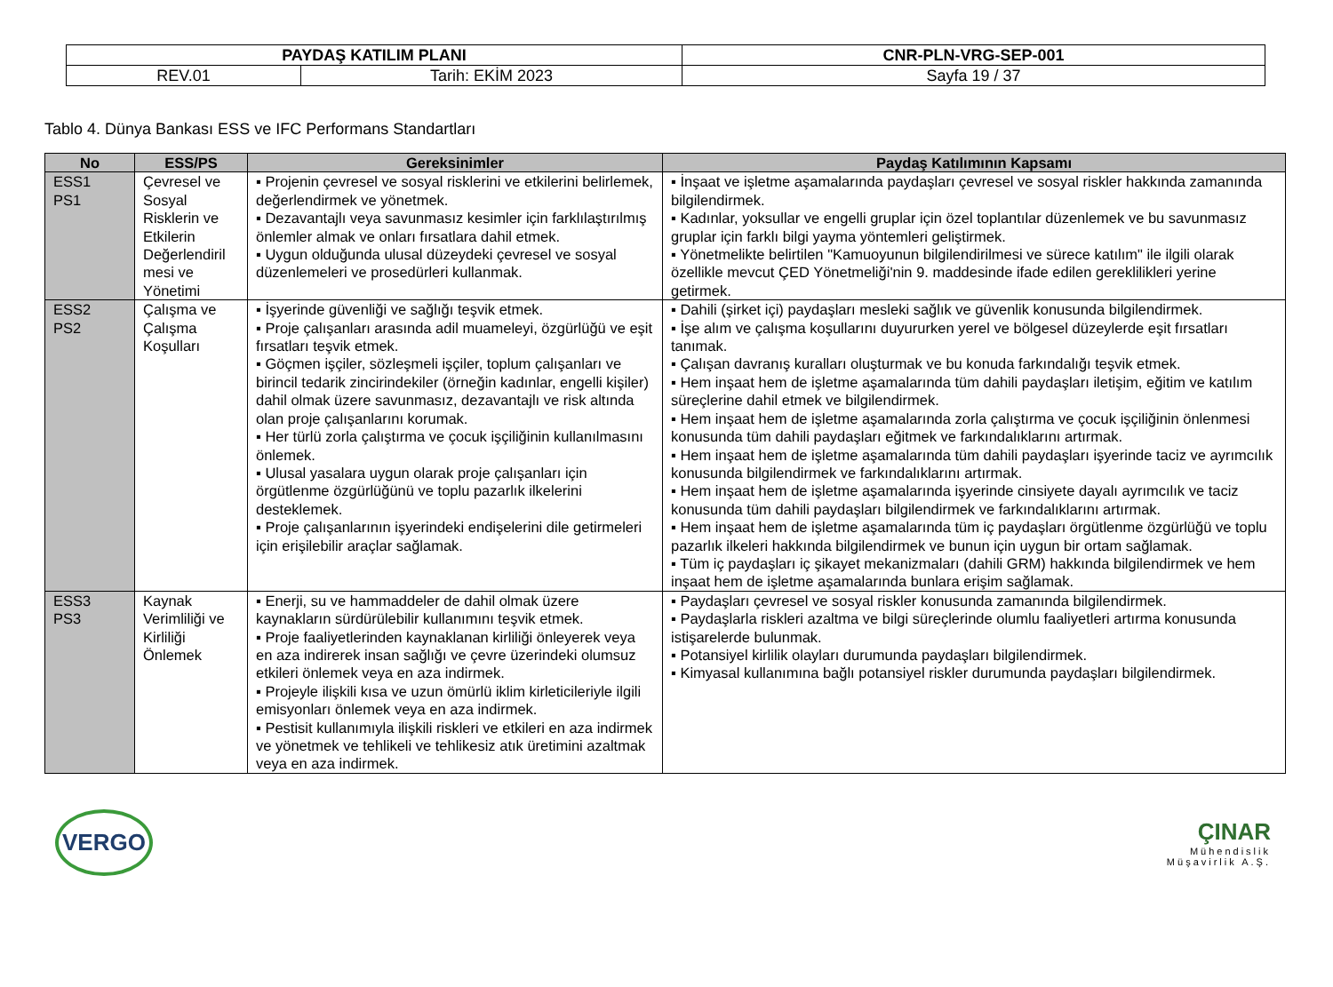| PAYDAŞ KATILIM PLANI | | CNR-PLN-VRG-SEP-001 |
| REV.01 | Tarih: EKİM 2023 | Sayfa 19 / 37 |
Tablo 4. Dünya Bankası ESS ve IFC Performans Standartları
| No | ESS/PS | Gereksinimler | Paydaş Katılımının Kapsamı |
| --- | --- | --- | --- |
| ESS1 PS1 | Çevresel ve Sosyal Risklerin ve Etkilerin Değerlendiril mesi ve Yönetimi | ▪ Projenin çevresel ve sosyal risklerini ve etkilerini belirlemek, değerlendirmek ve yönetmek. ▪ Dezavantajlı veya savunmasız kesimler için farklılaştırılmış önlemler almak ve onları fırsatlara dahil etmek. ▪ Uygun olduğunda ulusal düzeydeki çevresel ve sosyal düzenlemeleri ve prosedürleri kullanmak. | ▪ İnşaat ve işletme aşamalarında paydaşları çevresel ve sosyal riskler hakkında zamanında bilgilendirmek. ▪ Kadınlar, yoksullar ve engelli gruplar için özel toplantılar düzenlemek ve bu savunmasız gruplar için farklı bilgi yayma yöntemleri geliştirmek. ▪ Yönetmelikte belirtilen "Kamuoyunun bilgilendirilmesi ve sürece katılım" ile ilgili olarak özellikle mevcut ÇED Yönetmeliği'nin 9. maddesinde ifade edilen gereklilikleri yerine getirmek. |
| ESS2 PS2 | Çalışma ve Çalışma Koşulları | ▪ İşyerinde güvenliği ve sağlığı teşvik etmek. ▪ Proje çalışanları arasında adil muameleyi, özgürlüğü ve eşit fırsatları teşvik etmek. ▪ Göçmen işçiler, sözleşmeli işçiler, toplum çalışanları ve birincil tedarik zincirindekiler (örneğin kadınlar, engelli kişiler) dahil olmak üzere savunmasız, dezavantajlı ve risk altında olan proje çalışanlarını korumak. ▪ Her türlü zorla çalıştırma ve çocuk işçiliğinin kullanılmasını önlemek. ▪ Ulusal yasalara uygun olarak proje çalışanları için örgütlenme özgürlüğünü ve toplu pazarlık ilkelerini desteklemek. ▪ Proje çalışanlarının işyerindeki endişelerini dile getirmeleri için erişilebilir araçlar sağlamak. | ▪ Dahili (şirket içi) paydaşları mesleki sağlık ve güvenlik konusunda bilgilendirmek. ▪ İşe alım ve çalışma koşullarını duyururken yerel ve bölgesel düzeylerde eşit fırsatları tanımak. ▪ Çalışan davranış kuralları oluşturmak ve bu konuda farkındalığı teşvik etmek. ▪ Hem inşaat hem de işletme aşamalarında tüm dahili paydaşları iletişim, eğitim ve katılım süreçlerine dahil etmek ve bilgilendirmek. ▪ Hem inşaat hem de işletme aşamalarında zorla çalıştırma ve çocuk işçiliğinin önlenmesi konusunda tüm dahili paydaşları eğitmek ve farkındalıklarını artırmak. ▪ Hem inşaat hem de işletme aşamalarında tüm dahili paydaşları işyerinde taciz ve ayrımcılık konusunda bilgilendirmek ve farkındalıklarını artırmak. ▪ Hem inşaat hem de işletme aşamalarında işyerinde cinsiyete dayalı ayrımcılık ve taciz konusunda tüm dahili paydaşları bilgilendirmek ve farkındalıklarını artırmak. ▪ Hem inşaat hem de işletme aşamalarında tüm iç paydaşları örgütlenme özgürlüğü ve toplu pazarlık ilkeleri hakkında bilgilendirmek ve bunun için uygun bir ortam sağlamak. ▪ Tüm iç paydaşları iç şikayet mekanizmaları (dahili GRM) hakkında bilgilendirmek ve hem inşaat hem de işletme aşamalarında bunlara erişim sağlamak. |
| ESS3 PS3 | Kaynak Verimliliği ve Kirliliği Önlemek | ▪ Enerji, su ve hammaddeler de dahil olmak üzere kaynakların sürdürülebilir kullanımını teşvik etmek. ▪ Proje faaliyetlerinden kaynaklanan kirliliği önleyerek veya en aza indirerek insan sağlığı ve çevre üzerindeki olumsuz etkileri önlemek veya en aza indirmek. ▪ Projeyle ilişkili kısa ve uzun ömürlü iklim kirleticileriyle ilgili emisyonları önlemek veya en aza indirmek. ▪ Pestisit kullanımıyla ilişkili riskleri ve etkileri en aza indirmek ve yönetmek ve tehlikeli ve tehlikesiz atık üretimini azaltmak veya en aza indirmek. | ▪ Paydaşları çevresel ve sosyal riskler konusunda zamanında bilgilendirmek. ▪ Paydaşlarla riskleri azaltma ve bilgi süreçlerinde olumlu faaliyetleri artırma konusunda istişarelerde bulunmak. ▪ Potansiyel kirlilik olayları durumunda paydaşları bilgilendirmek. ▪ Kimyasal kullanımına bağlı potansiyel riskler durumunda paydaşları bilgilendirmek. |
VERGO
ÇINAR
Mühendislik
Müşavirlik A.Ş.